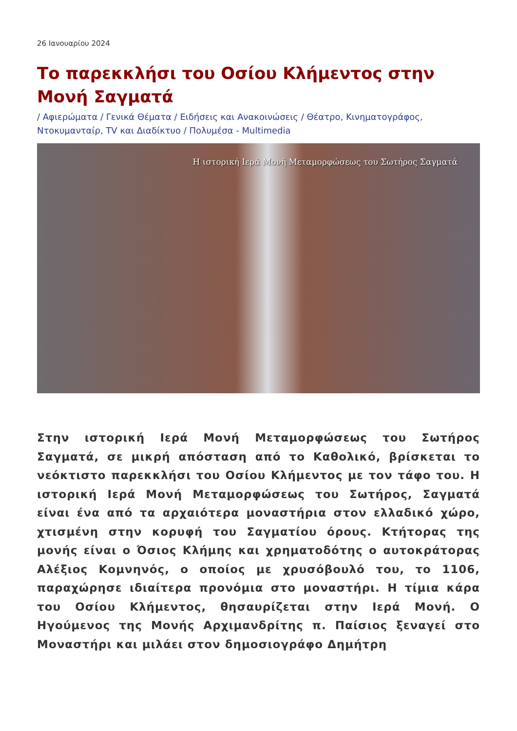26 Ιανουαρίου 2024
Το παρεκκλήσι του Οσίου Κλήμεντος στην Μονή Σαγματά
/ Αφιερώματα / Γενικά Θέματα / Ειδήσεις και Ανακοινώσεις / Θέατρο, Κινηματογράφος, Ντοκυμανταίρ, TV και Διαδίκτυο / Πολυμέσα - Multimedia
Η ιστορική Ιερά Μονή Μεταμορφώσεως του Σωτήρος Σαγματά
Στην ιστορική Ιερά Μονή Μεταμορφώσεως του Σωτήρος Σαγματά, σε μικρή απόσταση από το Καθολικό, βρίσκεται το νεόκτιστο παρεκκλήσι του Οσίου Κλήμεντος με τον τάφο του. Η ιστορική Ιερά Μονή Μεταμορφώσεως του Σωτήρος, Σαγματά είναι ένα από τα αρχαιότερα μοναστήρια στον ελλαδικό χώρο, χτισμένη στην κορυφή του Σαγματίου όρους. Κτήτορας της μονής είναι ο Όσιος Κλήμης και χρηματοδότης ο αυτοκράτορας Αλέξιος Κομνηνός, ο οποίος με χρυσόβουλό του, το 1106, παραχώρησε ιδιαίτερα προνόμια στο μοναστήρι. Η τίμια κάρα του Οσίου Κλήμεντος, θησαυρίζεται στην Ιερά Μονή. Ο Ηγούμενος της Μονής Αρχιμανδρίτης π. Παίσιος ξεναγεί στο Μοναστήρι και μιλάει στον δημοσιογράφο Δημήτρη